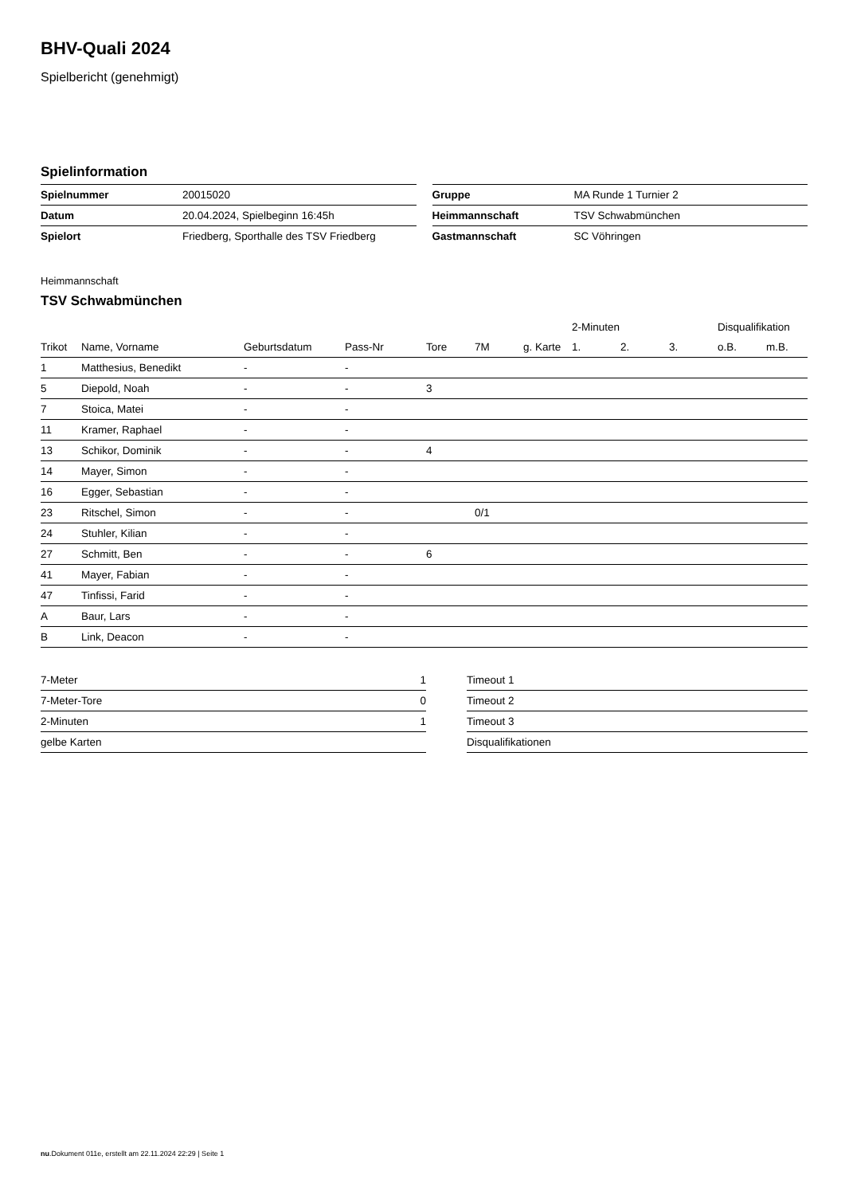BHV-Quali 2024
Spielbericht (genehmigt)
Spielinformation
| Spielnummer | 20015020 |
| Datum | 20.04.2024, Spielbeginn 16:45h |
| Spielort | Friedberg, Sporthalle des TSV Friedberg |
| Gruppe | MA Runde 1 Turnier 2 |
| Heimmannschaft | TSV Schwabmünchen |
| Gastmannschaft | SC Vöhringen |
Heimmannschaft
TSV Schwabmünchen
| | | | | | | | 2-Minuten | | | Disqualifikation | |
| --- | --- | --- | --- | --- | --- | --- | --- | --- | --- | --- | --- |
| Trikot | Name, Vorname | Geburtsdatum | Pass-Nr | Tore | 7M | g. Karte | 1. | 2. | 3. | o.B. | m.B. |
| 1 | Matthesius, Benedikt | - | - | | | | | | | | |
| 5 | Diepold, Noah | - | - | 3 | | | | | | | |
| 7 | Stoica, Matei | - | - | | | | | | | | |
| 11 | Kramer, Raphael | - | - | | | | | | | | |
| 13 | Schikor, Dominik | - | - | 4 | | | | | | | |
| 14 | Mayer, Simon | - | - | | | | | | | | |
| 16 | Egger, Sebastian | - | - | | | | | | | | |
| 23 | Ritschel, Simon | - | - | | 0/1 | | | | | | |
| 24 | Stuhler, Kilian | - | - | | | | | | | | |
| 27 | Schmitt, Ben | - | - | 6 | | | | | | | |
| 41 | Mayer, Fabian | - | - | | | | | | | | |
| 47 | Tinfissi, Farid | - | - | | | | | | | | |
| A | Baur, Lars | - | - | | | | | | | | |
| B | Link, Deacon | - | - | | | | | | | | |
| 7-Meter | 1 |
| 7-Meter-Tore | 0 |
| 2-Minuten | 1 |
| gelbe Karten | |
| Timeout 1 |
| Timeout 2 |
| Timeout 3 |
| Disqualifikationen |
nu.Dokument 011e, erstellt am 22.11.2024 22:29 | Seite 1